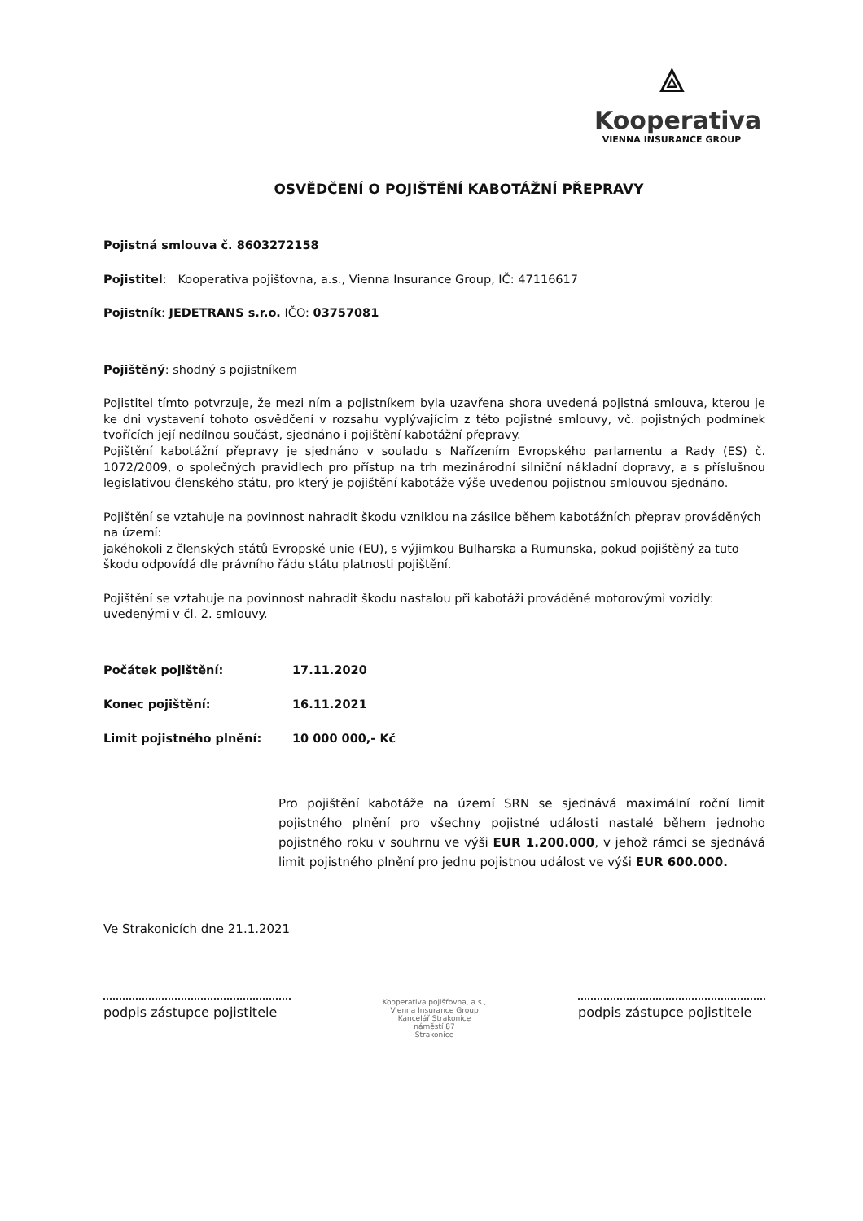⟁
Kooperativa
VIENNA INSURANCE GROUP
OSVĚDČENÍ O POJIŠTĚNÍ KABOTÁŽNÍ PŘEPRAVY
Pojistná smlouva č. 8603272158
Pojistitel: Kooperativa pojišťovna, a.s., Vienna Insurance Group, IČ: 47116617
Pojistník: JEDETRANS s.r.o. IČO: 03757081
Pojištěný: shodný s pojistníkem
Pojistitel tímto potvrzuje, že mezi ním a pojistníkem byla uzavřena shora uvedená pojistná smlouva, kterou je ke dni vystavení tohoto osvědčení v rozsahu vyplývajícím z této pojistné smlouvy, vč. pojistných podmínek tvořících její nedílnou součást, sjednáno i pojištění kabotážní přepravy.
Pojištění kabotážní přepravy je sjednáno v souladu s Nařízením Evropského parlamentu a Rady (ES) č. 1072/2009, o společných pravidlech pro přístup na trh mezinárodní silniční nákladní dopravy, a s příslušnou legislativou členského státu, pro který je pojištění kabotáže výše uvedenou pojistnou smlouvou sjednáno.
Pojištění se vztahuje na povinnost nahradit škodu vzniklou na zásilce během kabotážních přeprav prováděných na území:
jakéhokoli z členských států Evropské unie (EU), s výjimkou Bulharska a Rumunska, pokud pojištěný za tuto škodu odpovídá dle právního řádu státu platnosti pojištění.
Pojištění se vztahuje na povinnost nahradit škodu nastalou při kabotáži prováděné motorovými vozidly: uvedenými v čl. 2. smlouvy.
Počátek pojištění: 17.11.2020
Konec pojištění: 16.11.2021
Limit pojistného plnění: 10 000 000,- Kč
Pro pojištění kabotáže na území SRN se sjednává maximální roční limit pojistného plnění pro všechny pojistné události nastalé během jednoho pojistného roku v souhrnu ve výši EUR 1.200.000, v jehož rámci se sjednává limit pojistného plnění pro jednu pojistnou událost ve výši EUR 600.000.
Ve Strakonicích dne 21.1.2021
podpis zástupce pojistitele
Kooperativa pojišťovna, a.s.,
Vienna Insurance Group
Kancelář Strakonice
náměstí 87
Strakonice
podpis zástupce pojistitele